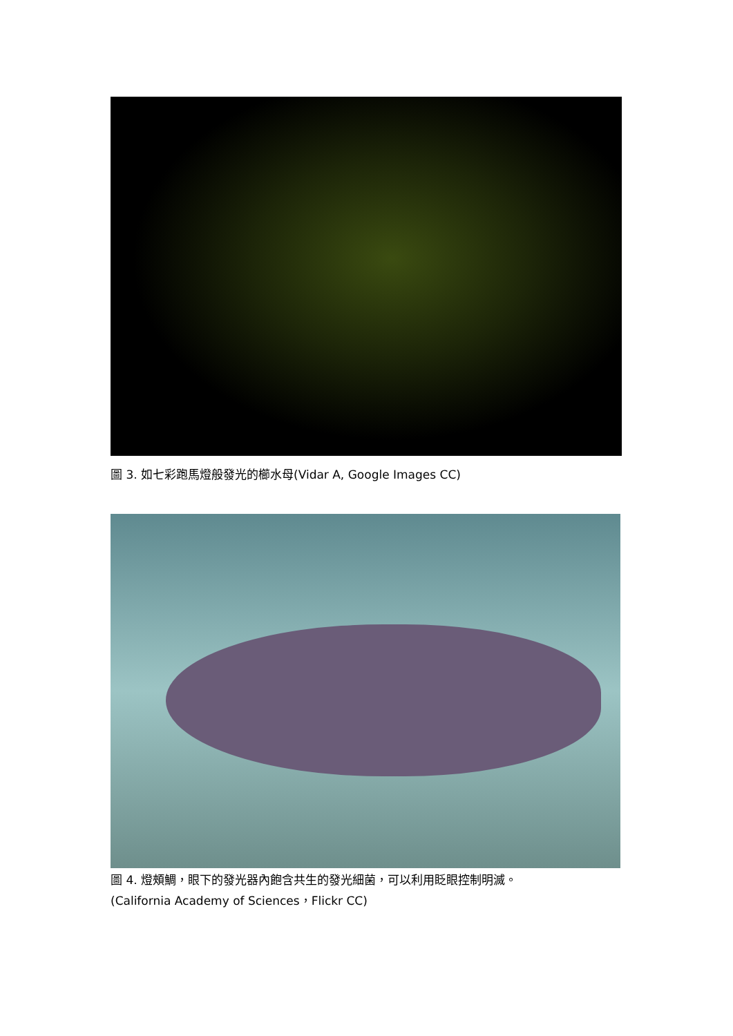圖 3. 如七彩跑馬燈般發光的櫛水母(Vidar A, Google Images CC)
圖 4. 燈頰鯛，眼下的發光器內飽含共生的發光細菌，可以利用眨眼控制明滅。
(California Academy of Sciences，Flickr CC)